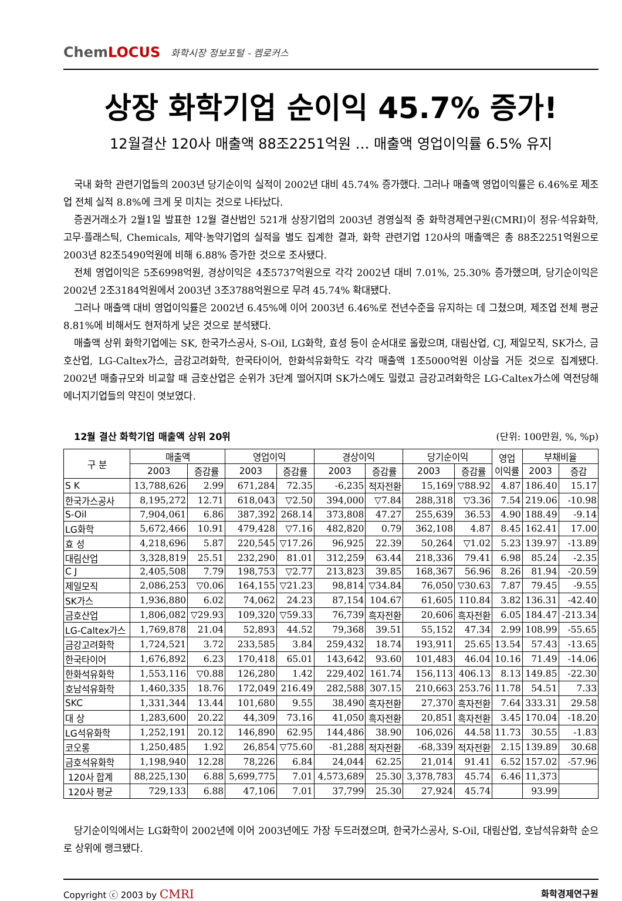ChemLOCUS
화학시장 정보포털 - 켐로커스
상장 화학기업 순이익 45.7% 증가!
12월결산 120사 매출액 88조2251억원 … 매출액 영업이익률 6.5% 유지
국내 화학 관련기업들의 2003년 당기순이익 실적이 2002년 대비 45.74% 증가했다. 그러나 매출액 영업이익률은 6.46%로 제조업 전체 실적 8.8%에 크게 못 미치는 것으로 나타났다.
증권거래소가 2월1일 발표한 12월 결산법인 521개 상장기업의 2003년 경영실적 중 화학경제연구원(CMRI)이 정유·석유화학, 고무·플래스틱, Chemicals, 제약·농약기업의 실적을 별도 집계한 결과, 화학 관련기업 120사의 매출액은 총 88조2251억원으로 2003년 82조5490억원에 비해 6.88% 증가한 것으로 조사됐다.
전체 영업이익은 5조6998억원, 경상이익은 4조5737억원으로 각각 2002년 대비 7.01%, 25.30% 증가했으며, 당기순이익은 2002년 2조3184억원에서 2003년 3조3788억원으로 무려 45.74% 확대됐다.
그러나 매출액 대비 영업이익률은 2002년 6.45%에 이어 2003년 6.46%로 전년수준을 유지하는 데 그쳤으며, 제조업 전체 평균 8.81%에 비해서도 현저하게 낮은 것으로 분석됐다.
매출액 상위 화학기업에는 SK, 한국가스공사, S-Oil, LG화학, 효성 등이 순서대로 올랐으며, 대림산업, CJ, 제일모직, SK가스, 금호산업, LG-Caltex가스, 금강고려화학, 한국타이어, 한화석유화학도 각각 매출액 1조5000억원 이상을 거둔 것으로 집계됐다. 2002년 매출규모와 비교할 때 금호산업은 순위가 3단계 떨어지며 SK가스에도 밀렸고 금강고려화학은 LG-Caltex가스에 역전당해 에너지기업들의 약진이 엿보였다.
12월 결산 화학기업 매출액 상위 20위 (단위: 100만원, %, %p)
| 구 분 | 매출액 | | 영업이익 | | 경상이익 | | 당기순이익 | | 영업 이익률 | 부채비율 | |
| --- | --- | --- | --- | --- | --- | --- | --- | --- | --- | --- | --- |
| | 2003 | 증감률 | 2003 | 증감률 | 2003 | 증감률 | 2003 | 증감률 | | 2003 | 증감 |
| S K | 13,788,626 | 2.99 | 671,284 | 72.35 | -6,235 | 적자전환 | 15,169 | ▽88.92 | 4.87 | 186.40 | 15.17 |
| 한국가스공사 | 8,195,272 | 12.71 | 618,043 | ▽2.50 | 394,000 | ▽7.84 | 288,318 | ▽3.36 | 7.54 | 219.06 | -10.98 |
| S-Oil | 7,904,061 | 6.86 | 387,392 | 268.14 | 373,808 | 47.27 | 255,639 | 36.53 | 4.90 | 188.49 | -9.14 |
| LG화학 | 5,672,466 | 10.91 | 479,428 | ▽7.16 | 482,820 | 0.79 | 362,108 | 4.87 | 8.45 | 162.41 | 17.00 |
| 효 성 | 4,218,696 | 5.87 | 220,545 | ▽17.26 | 96,925 | 22.39 | 50,264 | ▽1.02 | 5.23 | 139.97 | -13.89 |
| 대림산업 | 3,328,819 | 25.51 | 232,290 | 81.01 | 312,259 | 63.44 | 218,336 | 79.41 | 6.98 | 85.24 | -2.35 |
| C J | 2,405,508 | 7.79 | 198,753 | ▽2.77 | 213,823 | 39.85 | 168,367 | 56.96 | 8.26 | 81.94 | -20.59 |
| 제일모직 | 2,086,253 | ▽0.06 | 164,155 | ▽21.23 | 98,814 | ▽34.84 | 76,050 | ▽30.63 | 7.87 | 79.45 | -9.55 |
| SK가스 | 1,936,880 | 6.02 | 74,062 | 24.23 | 87,154 | 104.67 | 61,605 | 110.84 | 3.82 | 136.31 | -42.40 |
| 금호산업 | 1,806,082 | ▽29.93 | 109,320 | ▽59.33 | 76,739 | 흑자전환 | 20,606 | 흑자전환 | 6.05 | 184.47 | -213.34 |
| LG-Caltex가스 | 1,769,878 | 21.04 | 52,893 | 44.52 | 79,368 | 39.51 | 55,152 | 47.34 | 2.99 | 108.99 | -55.65 |
| 금강고려화학 | 1,724,521 | 3.72 | 233,585 | 3.84 | 259,432 | 18.74 | 193,911 | 25.65 | 13.54 | 57.43 | -13.65 |
| 한국타이어 | 1,676,892 | 6.23 | 170,418 | 65.01 | 143,642 | 93.60 | 101,483 | 46.04 | 10.16 | 71.49 | -14.06 |
| 한화석유화학 | 1,553,116 | ▽0.88 | 126,280 | 1.42 | 229,402 | 161.74 | 156,113 | 406.13 | 8.13 | 149.85 | -22.30 |
| 호남석유화학 | 1,460,335 | 18.76 | 172,049 | 216.49 | 282,588 | 307.15 | 210,663 | 253.76 | 11.78 | 54.51 | 7.33 |
| SKC | 1,331,344 | 13.44 | 101,680 | 9.55 | 38,490 | 흑자전환 | 27,370 | 흑자전환 | 7.64 | 333.31 | 29.58 |
| 대 상 | 1,283,600 | 20.22 | 44,309 | 73.16 | 41,050 | 흑자전환 | 20,851 | 흑자전환 | 3.45 | 170.04 | -18.20 |
| LG석유화학 | 1,252,191 | 20.12 | 146,890 | 62.95 | 144,486 | 38.90 | 106,026 | 44.58 | 11.73 | 30.55 | -1.83 |
| 코오롱 | 1,250,485 | 1.92 | 26,854 | ▽75.60 | -81,288 | 적자전환 | -68,339 | 적자전환 | 2.15 | 139.89 | 30.68 |
| 금호석유화학 | 1,198,940 | 12.28 | 78,226 | 6.84 | 24,044 | 62.25 | 21,014 | 91.41 | 6.52 | 157.02 | -57.96 |
| 120사 합계 | 88,225,130 | 6.88 | 5,699,775 | 7.01 | 4,573,689 | 25.30 | 3,378,783 | 45.74 | 6.46 | 11,373 | |
| 120사 평균 | 729,133 | 6.88 | 47,106 | 7.01 | 37,799 | 25.30 | 27,924 | 45.74 | | 93.99 | |
당기순이익에서는 LG화학이 2002년에 이어 2003년에도 가장 두드러졌으며, 한국가스공사, S-Oil, 대림산업, 호남석유화학 순으로 상위에 랭크됐다.
Copyright ⓒ 2003 by CMRI
화학경제연구원